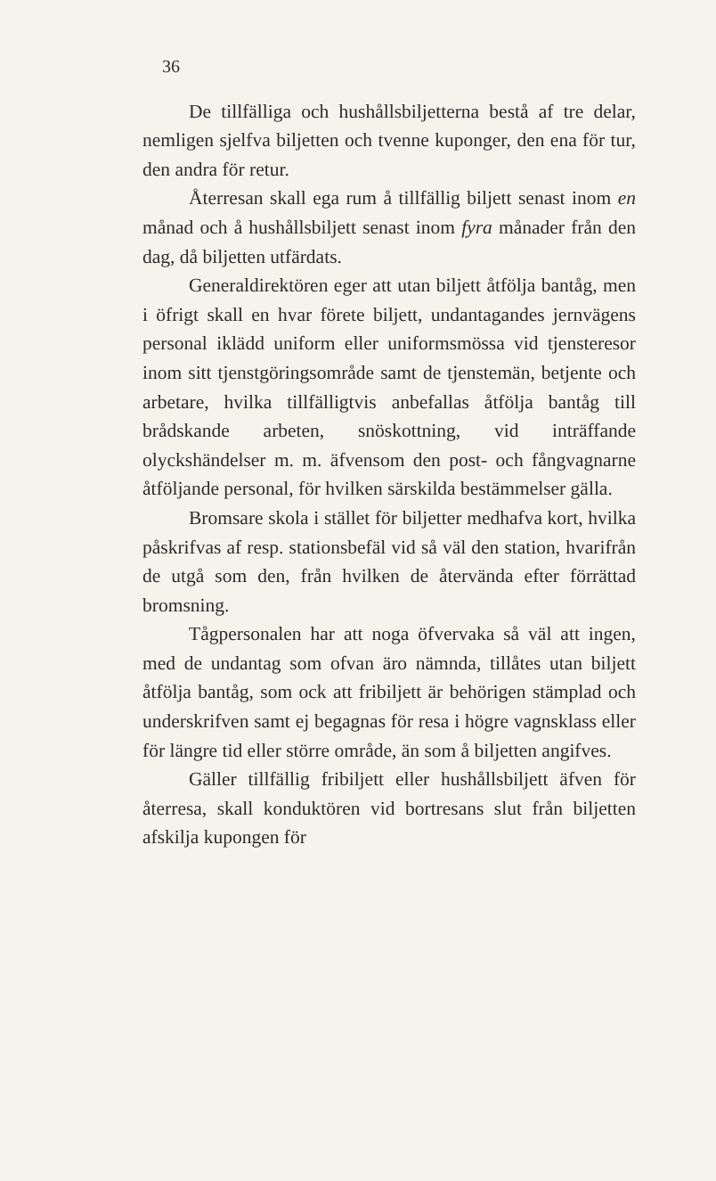36
De tillfälliga och hushållsbiljetterna bestå af tre delar, nemligen sjelfva biljetten och tvenne kuponger, den ena för tur, den andra för retur.
Återresan skall ega rum å tillfällig biljett senast inom en månad och å hushållsbiljett senast inom fyra månader från den dag, då biljetten utfärdats.
Generaldirektören eger att utan biljett åtfölja bantåg, men i öfrigt skall en hvar förete biljett, undantagandes jernvägens personal iklädd uniform eller uniformsmössa vid tjensteresor inom sitt tjenstgöringsområde samt de tjenstemän, betjente och arbetare, hvilka tillfälligtvis anbefallas åtfölja bantåg till brådskande arbeten, snöskottning, vid inträffande olyckshändelser m. m. äfvensom den post- och fångvagnarne åtföljande personal, för hvilken särskilda bestämmelser gälla.
Bromsare skola i stället för biljetter medhafva kort, hvilka påskrifvas af resp. stationsbefäl vid så väl den station, hvarifrån de utgå som den, från hvilken de återvända efter förrättad bromsning.
Tågpersonalen har att noga öfvervaka så väl att ingen, med de undantag som ofvan äro nämnda, tillåtes utan biljett åtfölja bantåg, som ock att fribiljett är behörigen stämplad och underskrifven samt ej begagnas för resa i högre vagnsklass eller för längre tid eller större område, än som å biljetten angifves.
Gäller tillfällig fribiljett eller hushållsbiljett äfven för återresa, skall konduktören vid bortresans slut från biljetten afskilja kupongen för